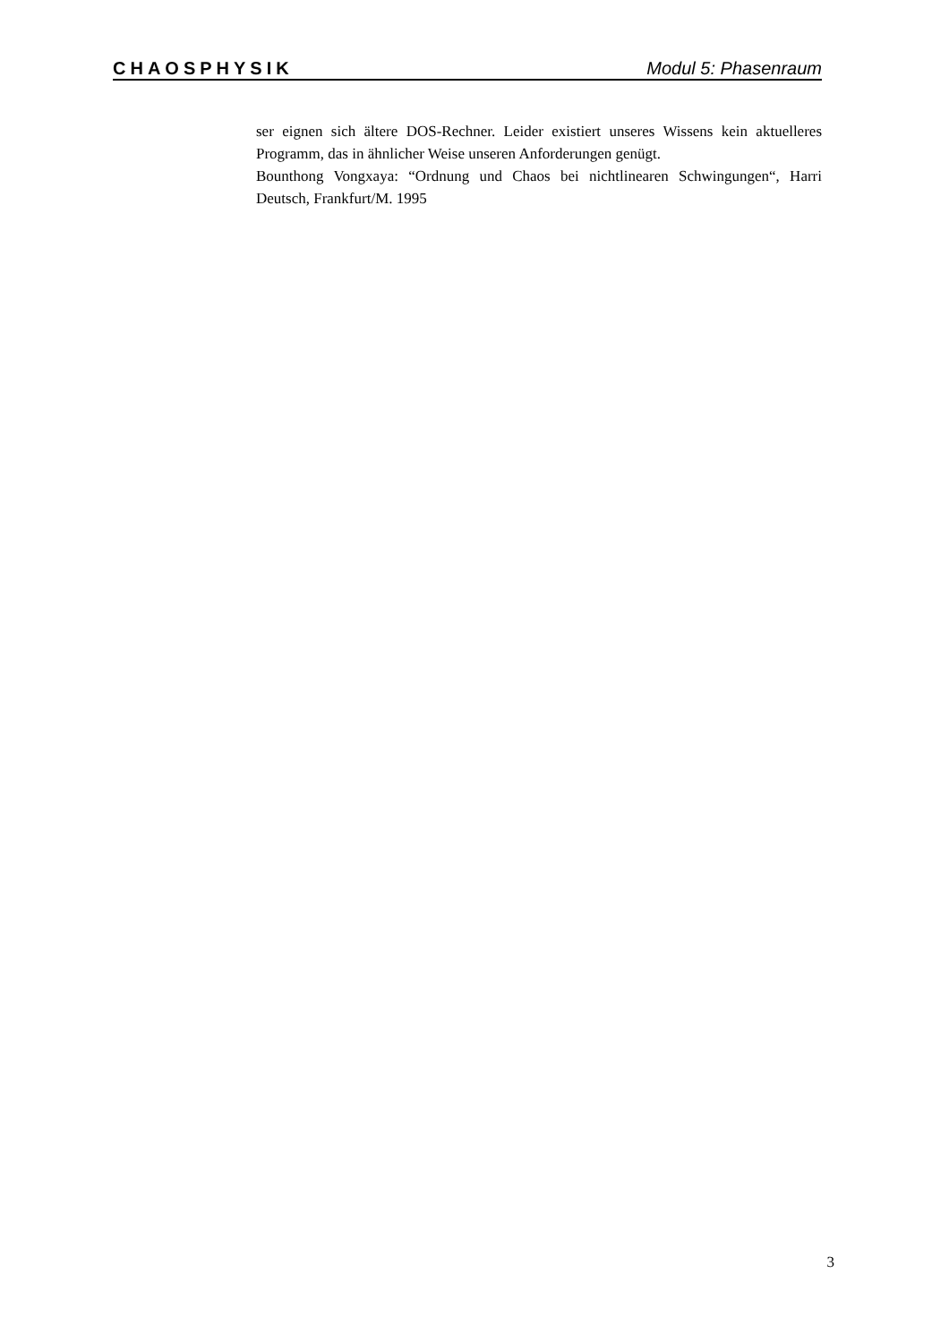CHAOSPHYSIK Modul 5: Phasenraum
ser eignen sich ältere DOS-Rechner. Leider existiert unseres Wissens kein aktuelleres Programm, das in ähnlicher Weise unseren Anforderungen genügt.
Bounthong Vongxaya: “Ordnung und Chaos bei nichtlinearen Schwingungen“, Harri Deutsch, Frankfurt/M. 1995
3